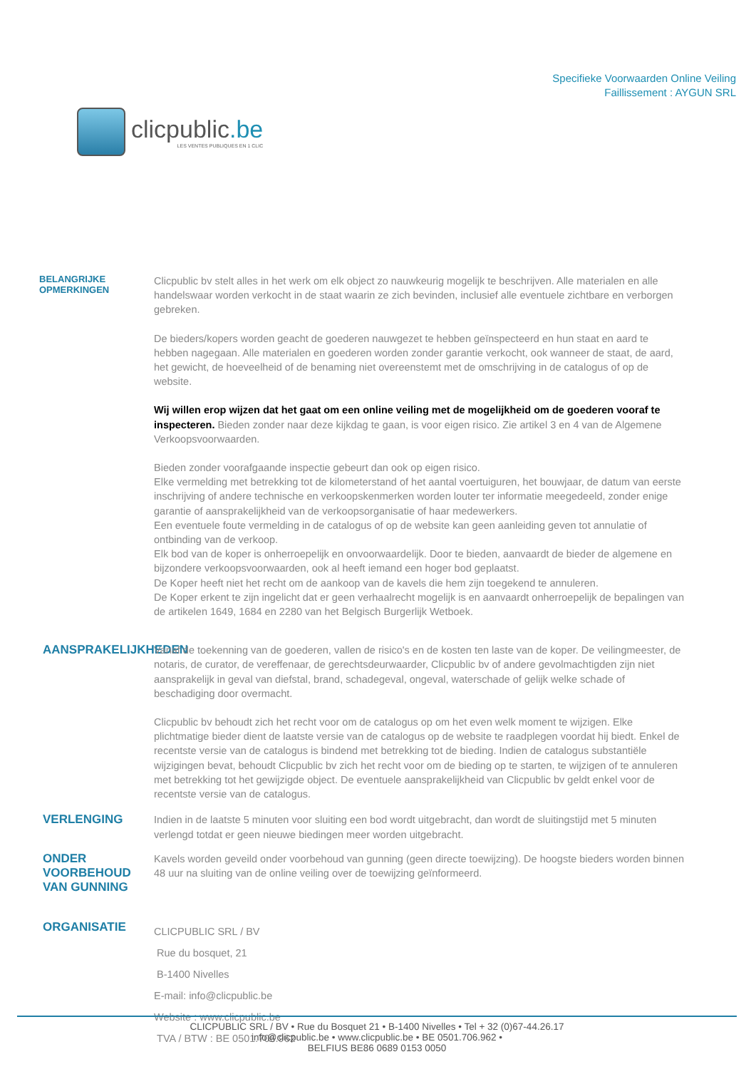clicpublic.be
LES VENTES PUBLIQUES EN 1 CLIC
Specifieke Voorwaarden Online Veiling
Faillissement : AYGUN SRL
BELANGRIJKE OPMERKINGEN
Clicpublic bv stelt alles in het werk om elk object zo nauwkeurig mogelijk te beschrijven. Alle materialen en alle handelswaar worden verkocht in de staat waarin ze zich bevinden, inclusief alle eventuele zichtbare en verborgen gebreken.
De bieders/kopers worden geacht de goederen nauwgezet te hebben geïnspecteerd en hun staat en aard te hebben nagegaan. Alle materialen en goederen worden zonder garantie verkocht, ook wanneer de staat, de aard, het gewicht, de hoeveelheid of de benaming niet overeenstemt met de omschrijving in de catalogus of op de website.
Wij willen erop wijzen dat het gaat om een online veiling met de mogelijkheid om de goederen vooraf te inspecteren. Bieden zonder naar deze kijkdag te gaan, is voor eigen risico. Zie artikel 3 en 4 van de Algemene Verkoopsvoorwaarden.
Bieden zonder voorafgaande inspectie gebeurt dan ook op eigen risico.
Elke vermelding met betrekking tot de kilometerstand of het aantal voertuiguren, het bouwjaar, de datum van eerste inschrijving of andere technische en verkoopskenmerken worden louter ter informatie meegedeeld, zonder enige garantie of aansprakelijkheid van de verkoopsorganisatie of haar medewerkers.
Een eventuele foute vermelding in de catalogus of op de website kan geen aanleiding geven tot annulatie of ontbinding van de verkoop.
Elk bod van de koper is onherroepelijk en onvoorwaardelijk. Door te bieden, aanvaardt de bieder de algemene en bijzondere verkoopsvoorwaarden, ook al heeft iemand een hoger bod geplaatst.
De Koper heeft niet het recht om de aankoop van de kavels die hem zijn toegekend te annuleren.
De Koper erkent te zijn ingelicht dat er geen verhaalrecht mogelijk is en aanvaardt onherroepelijk de bepalingen van de artikelen 1649, 1684 en 2280 van het Belgisch Burgerlijk Wetboek.
AANSPRAKELIJKHEDEN
Vanaf de toekenning van de goederen, vallen de risico's en de kosten ten laste van de koper. De veilingmeester, de notaris, de curator, de vereffenaar, de gerechtsdeurwaarder, Clicpublic bv of andere gevolmachtigden zijn niet aansprakelijk in geval van diefstal, brand, schadegeval, ongeval, waterschade of gelijk welke schade of beschadiging door overmacht.
Clicpublic bv behoudt zich het recht voor om de catalogus op om het even welk moment te wijzigen. Elke plichtmatige bieder dient de laatste versie van de catalogus op de website te raadplegen voordat hij biedt. Enkel de recentste versie van de catalogus is bindend met betrekking tot de bieding. Indien de catalogus substantiële wijzigingen bevat, behoudt Clicpublic bv zich het recht voor om de bieding op te starten, te wijzigen of te annuleren met betrekking tot het gewijzigde object. De eventuele aansprakelijkheid van Clicpublic bv geldt enkel voor de recentste versie van de catalogus.
VERLENGING
Indien in de laatste 5 minuten voor sluiting een bod wordt uitgebracht, dan wordt de sluitingstijd met 5 minuten verlengd totdat er geen nieuwe biedingen meer worden uitgebracht.
ONDER VOORBEHOUD VAN GUNNING
Kavels worden geveild onder voorbehoud van gunning (geen directe toewijzing). De hoogste bieders worden binnen 48 uur na sluiting van de online veiling over de toewijzing geïnformeerd.
ORGANISATIE
CLICPUBLIC SRL / BV
Rue du bosquet, 21
B-1400 Nivelles
E-mail: info@clicpublic.be
Website : www.clicpublic.be
TVA / BTW : BE 0501.706.962
CLICPUBLIC SRL / BV • Rue du Bosquet 21 • B-1400 Nivelles • Tel + 32 (0)67-44.26.17
info@clicpublic.be • www.clicpublic.be • BE 0501.706.962 •
BELFIUS BE86 0689 0153 0050